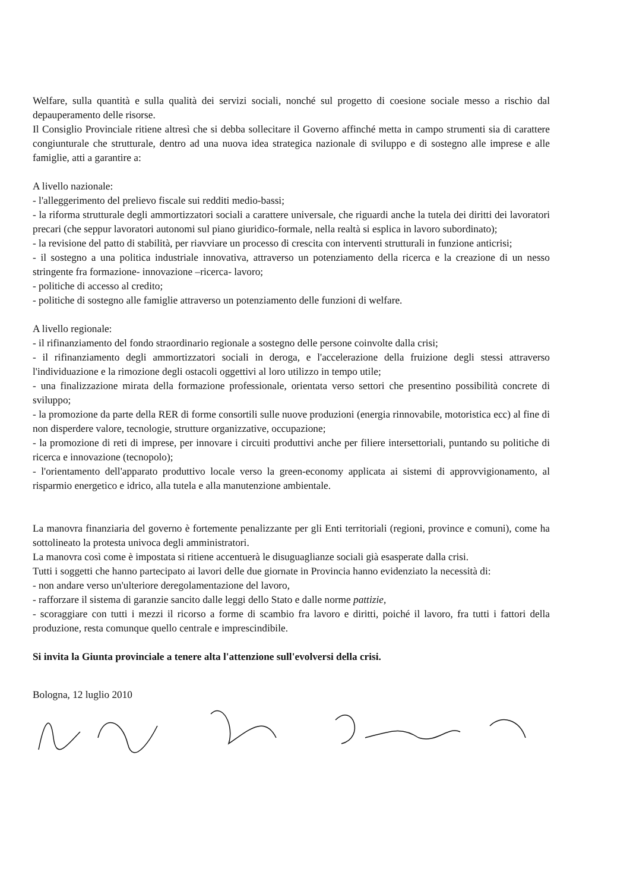Welfare, sulla quantità e sulla qualità dei servizi sociali, nonché sul progetto di coesione sociale messo a rischio dal depauperamento delle risorse.
Il Consiglio Provinciale ritiene altresì che si debba sollecitare il Governo affinché metta in campo strumenti sia di carattere congiunturale che strutturale, dentro ad una nuova idea strategica nazionale di sviluppo e di sostegno alle imprese e alle famiglie, atti a garantire a:
A livello nazionale:
- l'alleggerimento del prelievo fiscale sui redditi medio-bassi;
- la riforma strutturale degli ammortizzatori sociali a carattere universale, che riguardi anche la tutela dei diritti dei lavoratori precari (che seppur lavoratori autonomi sul piano giuridico-formale, nella realtà si esplica in lavoro subordinato);
- la revisione del patto di stabilità, per riavviare un processo di crescita con interventi strutturali in funzione anticrisi;
- il sostegno a una politica industriale innovativa, attraverso un potenziamento della ricerca e la creazione di un nesso stringente fra formazione- innovazione –ricerca- lavoro;
- politiche di accesso al credito;
- politiche di sostegno alle famiglie attraverso un potenziamento delle funzioni di welfare.
A livello regionale:
- il rifinanziamento del fondo straordinario regionale a sostegno delle persone coinvolte dalla crisi;
- il rifinanziamento degli ammortizzatori sociali in deroga, e l'accelerazione della fruizione degli stessi attraverso l'individuazione e la rimozione degli ostacoli oggettivi al loro utilizzo in tempo utile;
- una finalizzazione mirata della formazione professionale, orientata verso settori che presentino possibilità concrete di sviluppo;
- la promozione da parte della RER di forme consortili sulle nuove produzioni (energia rinnovabile, motoristica ecc) al fine di non disperdere valore, tecnologie, strutture organizzative, occupazione;
- la promozione di reti di imprese, per innovare i circuiti produttivi anche per filiere intersettoriali, puntando su politiche di ricerca e innovazione (tecnopolo);
- l'orientamento dell'apparato produttivo locale verso la green-economy applicata ai sistemi di approvvigionamento, al risparmio energetico e idrico, alla tutela e alla manutenzione ambientale.
La manovra finanziaria del governo è fortemente penalizzante per gli Enti territoriali (regioni, province e comuni), come ha sottolineato la protesta univoca degli amministratori.
La manovra così come è impostata si ritiene accentuerà le disuguaglianze sociali già esasperate dalla crisi.
Tutti i soggetti che hanno partecipato ai lavori delle due giornate in Provincia hanno evidenziato la necessità di:
- non andare verso un'ulteriore deregolamentazione del lavoro,
- rafforzare il sistema di garanzie sancito dalle leggi dello Stato e dalle norme pattizie,
- scoraggiare con tutti i mezzi il ricorso a forme di scambio fra lavoro e diritti, poiché il lavoro, fra tutti i fattori della produzione, resta comunque quello centrale e imprescindibile.
Si invita la Giunta provinciale a tenere alta l'attenzione sull'evolversi della crisi.
Bologna, 12 luglio 2010